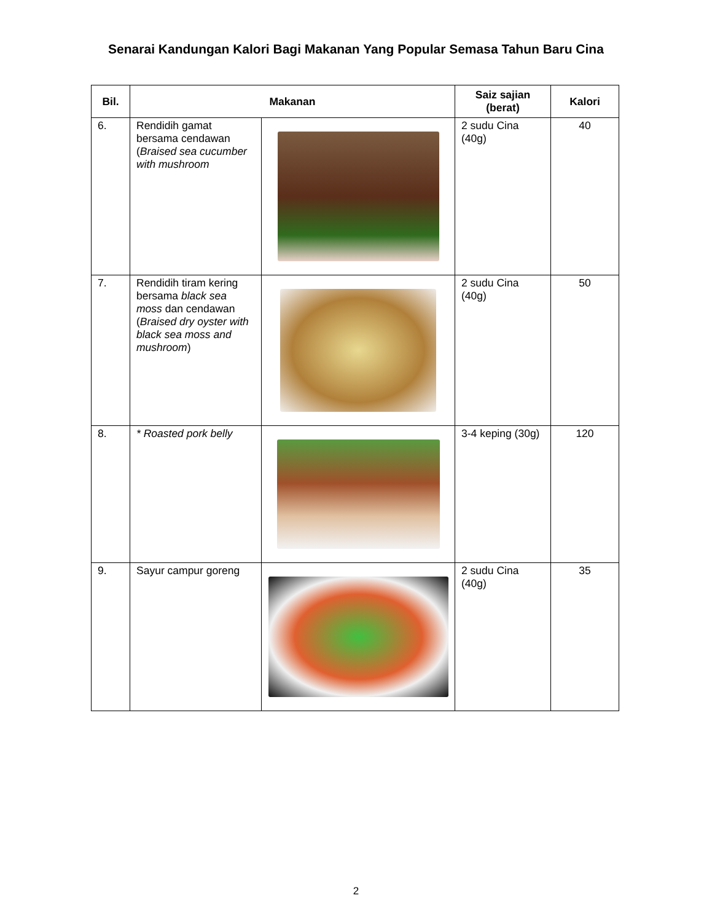Senarai Kandungan Kalori Bagi Makanan Yang Popular Semasa Tahun Baru Cina
| Bil. | Makanan | | Saiz sajian (berat) | Kalori |
| --- | --- | --- | --- | --- |
| 6. | Rendidih gamat bersama cendawan ( Braised sea cucumber with mushroom | | 2 sudu Cina (40g) | 40 |
| 7. | Rendidih tiram kering bersama black sea moss dan cendawan ( Braised dry oyster with black sea moss and mushroom ) | | 2 sudu Cina (40g) | 50 |
| 8. | * Roasted pork belly | | 3-4 keping (30g) | 120 |
| 9. | Sayur campur goreng | | 2 sudu Cina (40g) | 35 |
2